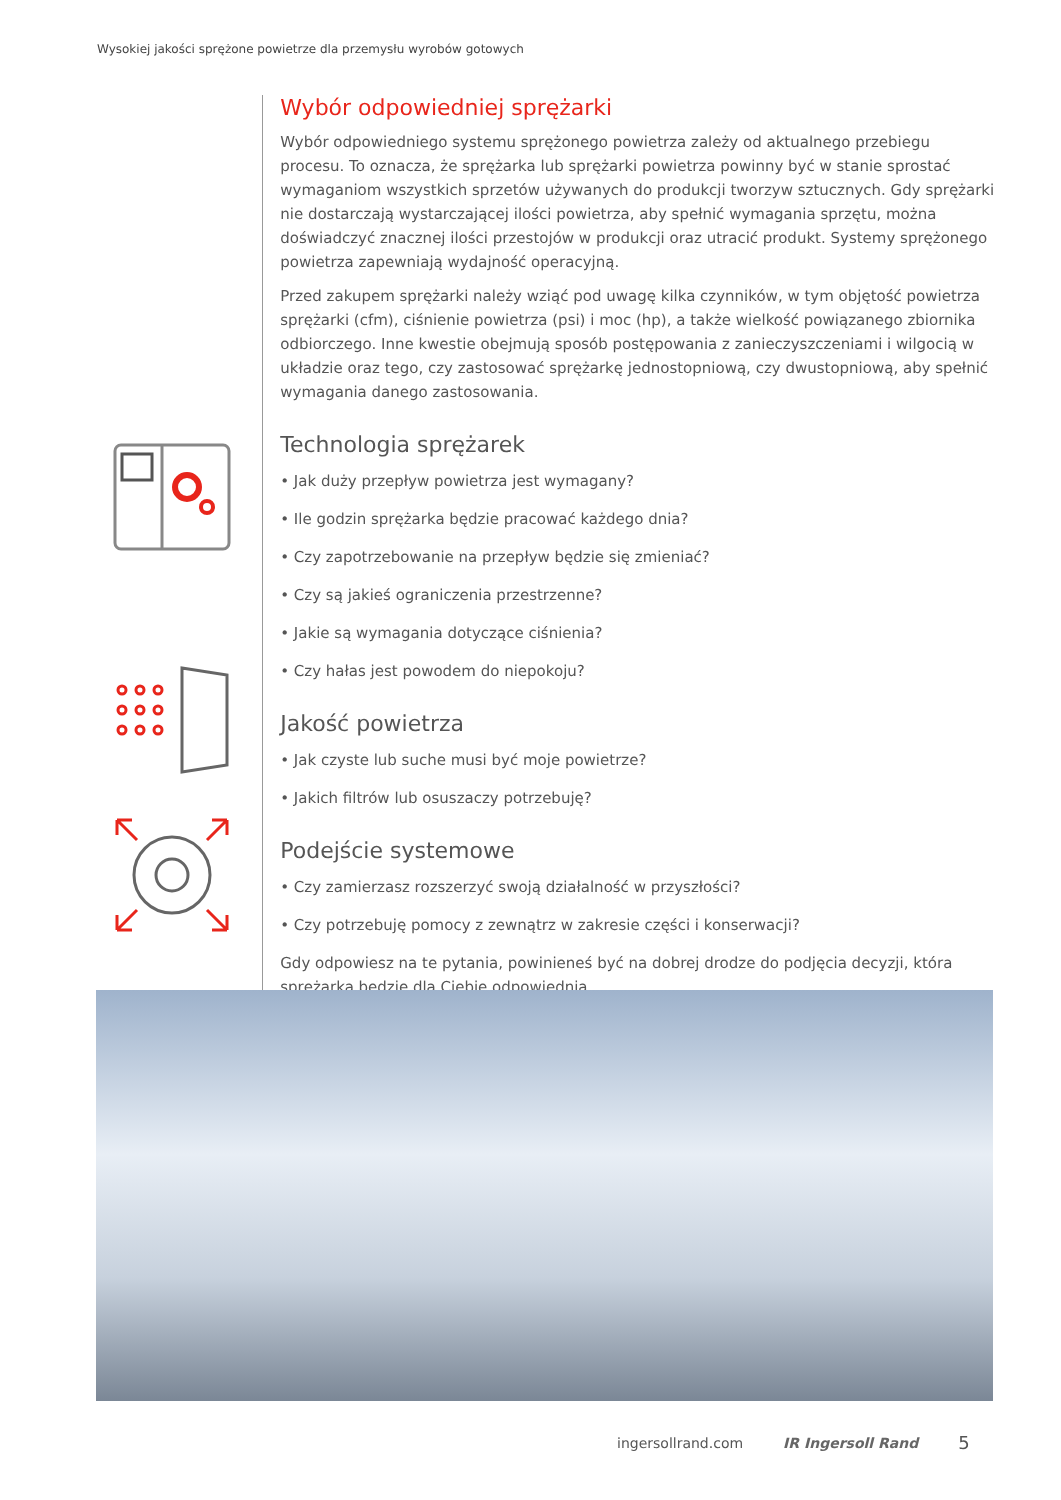Wysokiej jakości sprężone powietrze dla przemysłu wyrobów gotowych
Wybór odpowiedniej sprężarki
Wybór odpowiedniego systemu sprężonego powietrza zależy od aktualnego przebiegu procesu. To oznacza, że sprężarka lub sprężarki powietrza powinny być w stanie sprostać wymaganiom wszystkich sprzetów używanych do produkcji tworzyw sztucznych. Gdy sprężarki nie dostarczają wystarczającej ilości powietrza, aby spełnić wymagania sprzętu, można doświadczyć znacznej ilości przestojów w produkcji oraz utracić produkt. Systemy sprężonego powietrza zapewniają wydajność operacyjną.
Przed zakupem sprężarki należy wziąć pod uwagę kilka czynników, w tym objętość powietrza sprężarki (cfm), ciśnienie powietrza (psi) i moc (hp), a także wielkość powiązanego zbiornika odbiorczego. Inne kwestie obejmują sposób postępowania z zanieczyszczeniami i wilgocią w układzie oraz tego, czy zastosować sprężarkę jednostopniową, czy dwustopniową, aby spełnić wymagania danego zastosowania.
Technologia sprężarek
• Jak duży przepływ powietrza jest wymagany?
• Ile godzin sprężarka będzie pracować każdego dnia?
• Czy zapotrzebowanie na przepływ będzie się zmieniać?
• Czy są jakieś ograniczenia przestrzenne?
• Jakie są wymagania dotyczące ciśnienia?
• Czy hałas jest powodem do niepokoju?
Jakość powietrza
• Jak czyste lub suche musi być moje powietrze?
• Jakich filtrów lub osuszaczy potrzebuję?
Podejście systemowe
• Czy zamierzasz rozszerzyć swoją działalność w przyszłości?
• Czy potrzebuję pomocy z zewnątrz w zakresie części i konserwacji?
Gdy odpowiesz na te pytania, powinieneś być na dobrej drodze do podjęcia decyzji, która sprężarka będzie dla Ciebie odpowiednia.
ingersollrand.com IR Ingersoll Rand 5